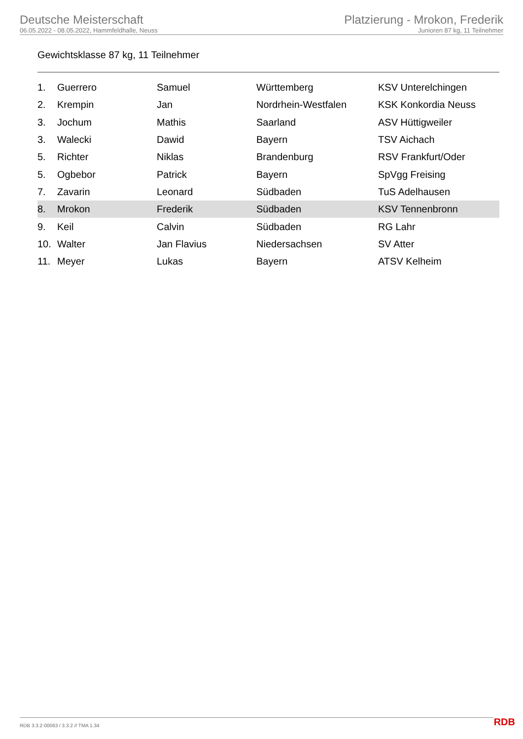Deutsche Meisterschaft
06.05.2022 - 08.05.2022, Hammfeldhalle, Neuss
Platzierung - Mrokon, Frederik
Junioren 87 kg, 11 Teilnehmer
Gewichtsklasse 87 kg, 11 Teilnehmer
| 1. | Guerrero | Samuel | Württemberg | KSV Unterelchingen |
| 2. | Krempin | Jan | Nordrhein-Westfalen | KSK Konkordia Neuss |
| 3. | Jochum | Mathis | Saarland | ASV Hüttigweiler |
| 3. | Walecki | Dawid | Bayern | TSV Aichach |
| 5. | Richter | Niklas | Brandenburg | RSV Frankfurt/Oder |
| 5. | Ogbebor | Patrick | Bayern | SpVgg Freising |
| 7. | Zavarin | Leonard | Südbaden | TuS Adelhausen |
| 8. | Mrokon | Frederik | Südbaden | KSV Tennenbronn |
| 9. | Keil | Calvin | Südbaden | RG Lahr |
| 10. | Walter | Jan Flavius | Niedersachsen | SV Atter |
| 11. | Meyer | Lukas | Bayern | ATSV Kelheim |
RDB 3.3.2-00063 / 3.3.2 // TMA 1.34
RDB